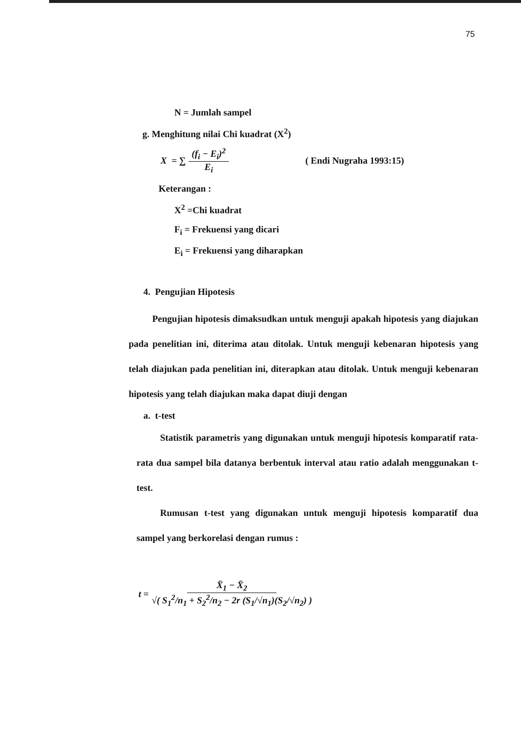75
N = Jumlah sampel
g. Menghitung nilai Chi kuadrat (X<sup>2</sup>)
X = ∑ (f<sub>i</sub> − E<sub>i</sub>)<sup>2</sup> E<sub>i</sub> ( Endi Nugraha 1993:15)
Keterangan :
X<sup>2</sup> =Chi kuadrat
F<sub>i</sub> = Frekuensi yang dicari
E<sub>i</sub> = Frekuensi yang diharapkan
4. Pengujian Hipotesis
Pengujian hipotesis dimaksudkan untuk menguji apakah hipotesis yang diajukan pada penelitian ini, diterima atau ditolak. Untuk menguji kebenaran hipotesis yang telah diajukan pada penelitian ini, diterapkan atau ditolak. Untuk menguji kebenaran hipotesis yang telah diajukan maka dapat diuji dengan
a. t-test
Statistik parametris yang digunakan untuk menguji hipotesis komparatif rata-rata dua sampel bila datanya berbentuk interval atau ratio adalah menggunakan t-test.
Rumusan t-test yang digunakan untuk menguji hipotesis komparatif dua sampel yang berkorelasi dengan rumus :
t = X̄<sub>1</sub> − X̄<sub>2</sub> √( S<sub>1</sub><sup>2</sup>/n<sub>1</sub> + S<sub>2</sub><sup>2</sup>/n<sub>2</sub> − 2r (S<sub>1</sub>/√n<sub>1</sub>)(S<sub>2</sub>/√n<sub>2</sub>) )